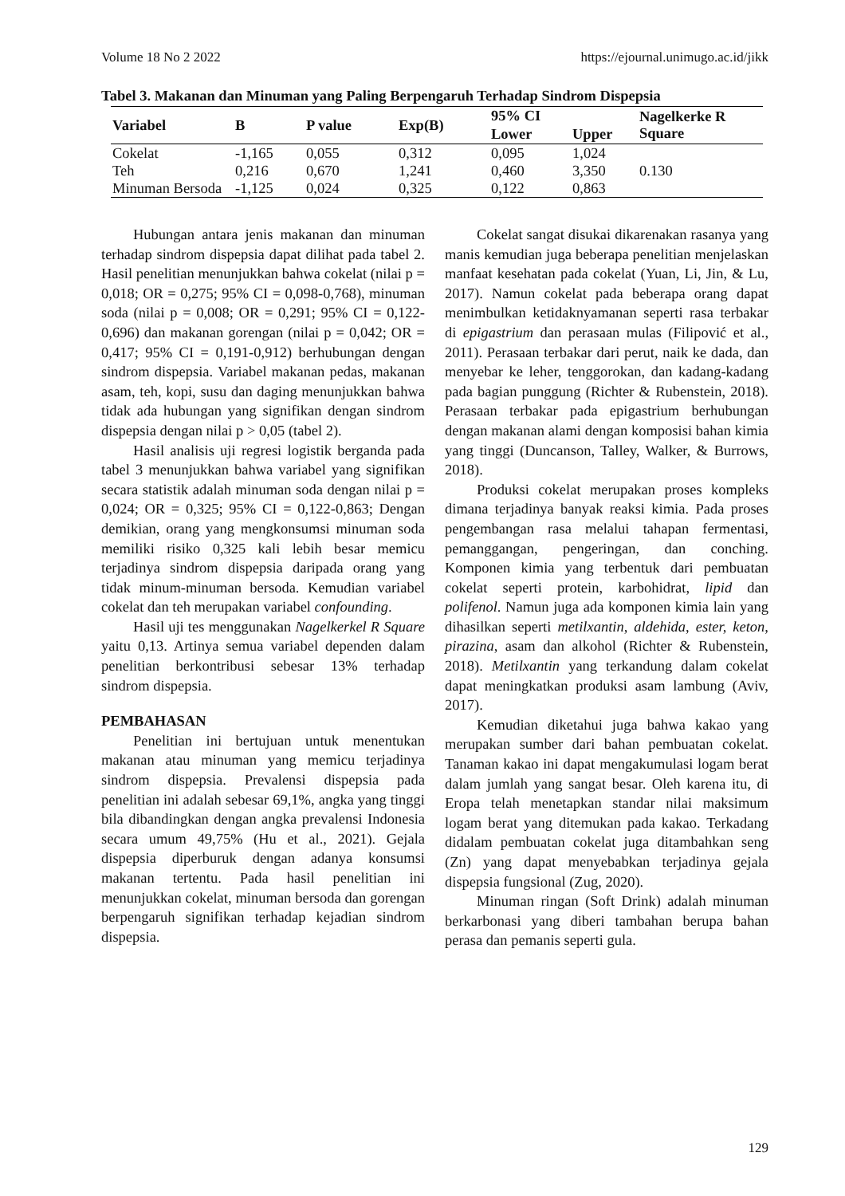Volume 18 No 2 2022 https://ejournal.unimugo.ac.id/jikk
Tabel 3. Makanan dan Minuman yang Paling Berpengaruh Terhadap Sindrom Dispepsia
| Variabel | B | P value | Exp(B) | 95% CI | | Nagelkerke R Square |
| --- | --- | --- | --- | --- | --- | --- |
| | | | | Lower | Upper | |
| Cokelat | -1,165 | 0,055 | 0,312 | 0,095 | 1,024 | 0.130 |
| Teh | 0,216 | 0,670 | 1,241 | 0,460 | 3,350 | |
| Minuman Bersoda | -1,125 | 0,024 | 0,325 | 0,122 | 0,863 | |
Hubungan antara jenis makanan dan minuman terhadap sindrom dispepsia dapat dilihat pada tabel 2. Hasil penelitian menunjukkan bahwa cokelat (nilai p = 0,018; OR = 0,275; 95% CI = 0,098-0,768), minuman soda (nilai p = 0,008; OR = 0,291; 95% CI = 0,122-0,696) dan makanan gorengan (nilai p = 0,042; OR = 0,417; 95% CI = 0,191-0,912) berhubungan dengan sindrom dispepsia. Variabel makanan pedas, makanan asam, teh, kopi, susu dan daging menunjukkan bahwa tidak ada hubungan yang signifikan dengan sindrom dispepsia dengan nilai p > 0,05 (tabel 2).
Hasil analisis uji regresi logistik berganda pada tabel 3 menunjukkan bahwa variabel yang signifikan secara statistik adalah minuman soda dengan nilai p = 0,024; OR = 0,325; 95% CI = 0,122-0,863; Dengan demikian, orang yang mengkonsumsi minuman soda memiliki risiko 0,325 kali lebih besar memicu terjadinya sindrom dispepsia daripada orang yang tidak minum-minuman bersoda. Kemudian variabel cokelat dan teh merupakan variabel confounding.
Hasil uji tes menggunakan Nagelkerkel R Square yaitu 0,13. Artinya semua variabel dependen dalam penelitian berkontribusi sebesar 13% terhadap sindrom dispepsia.
PEMBAHASAN
Penelitian ini bertujuan untuk menentukan makanan atau minuman yang memicu terjadinya sindrom dispepsia. Prevalensi dispepsia pada penelitian ini adalah sebesar 69,1%, angka yang tinggi bila dibandingkan dengan angka prevalensi Indonesia secara umum 49,75% (Hu et al., 2021). Gejala dispepsia diperburuk dengan adanya konsumsi makanan tertentu. Pada hasil penelitian ini menunjukkan cokelat, minuman bersoda dan gorengan berpengaruh signifikan terhadap kejadian sindrom dispepsia.
Cokelat sangat disukai dikarenakan rasanya yang manis kemudian juga beberapa penelitian menjelaskan manfaat kesehatan pada cokelat (Yuan, Li, Jin, & Lu, 2017). Namun cokelat pada beberapa orang dapat menimbulkan ketidaknyamanan seperti rasa terbakar di epigastrium dan perasaan mulas (Filipović et al., 2011). Perasaan terbakar dari perut, naik ke dada, dan menyebar ke leher, tenggorokan, dan kadang-kadang pada bagian punggung (Richter & Rubenstein, 2018). Perasaan terbakar pada epigastrium berhubungan dengan makanan alami dengan komposisi bahan kimia yang tinggi (Duncanson, Talley, Walker, & Burrows, 2018).
Produksi cokelat merupakan proses kompleks dimana terjadinya banyak reaksi kimia. Pada proses pengembangan rasa melalui tahapan fermentasi, pemanggangan, pengeringan, dan conching. Komponen kimia yang terbentuk dari pembuatan cokelat seperti protein, karbohidrat, lipid dan polifenol. Namun juga ada komponen kimia lain yang dihasilkan seperti metilxantin, aldehida, ester, keton, pirazina, asam dan alkohol (Richter & Rubenstein, 2018). Metilxantin yang terkandung dalam cokelat dapat meningkatkan produksi asam lambung (Aviv, 2017).
Kemudian diketahui juga bahwa kakao yang merupakan sumber dari bahan pembuatan cokelat. Tanaman kakao ini dapat mengakumulasi logam berat dalam jumlah yang sangat besar. Oleh karena itu, di Eropa telah menetapkan standar nilai maksimum logam berat yang ditemukan pada kakao. Terkadang didalam pembuatan cokelat juga ditambahkan seng (Zn) yang dapat menyebabkan terjadinya gejala dispepsia fungsional (Zug, 2020).
Minuman ringan (Soft Drink) adalah minuman berkarbonasi yang diberi tambahan berupa bahan perasa dan pemanis seperti gula.
129